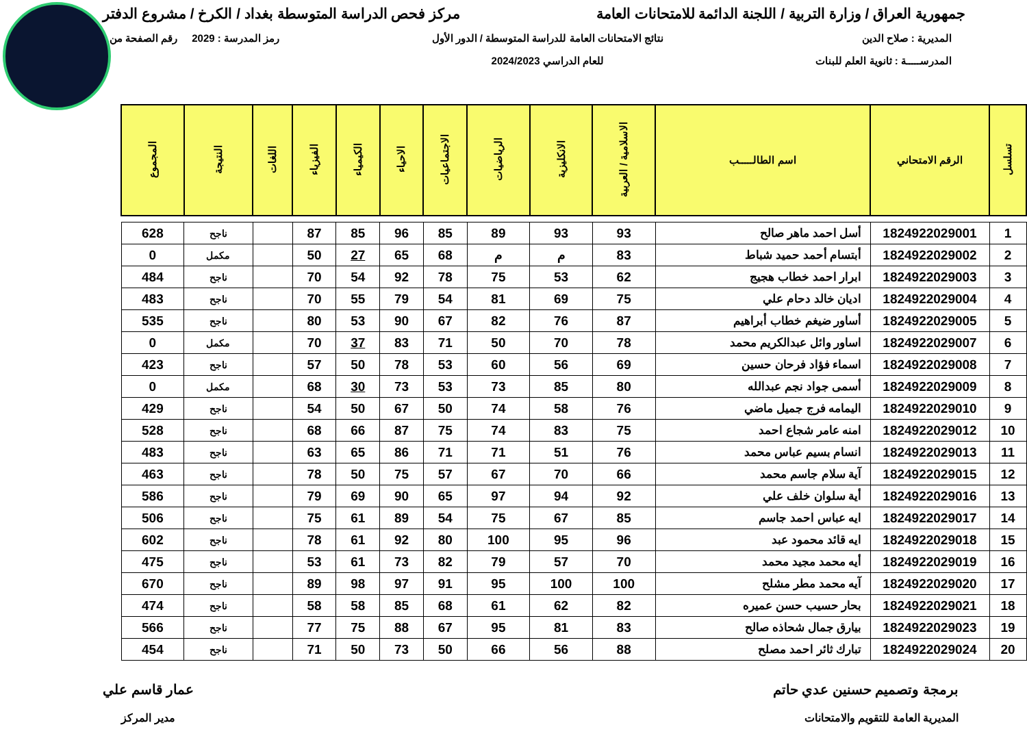جمهورية العراق / وزارة التربية / اللجنة الدائمة للامتحانات العامة مركز فحص الدراسة المتوسطة بغداد / الكرخ / مشروع الدفتر
المديرية : صلاح الدين
المدرســـــة : ثانوية العلم للبنات
نتائج الامتحانات العامة للدراسة المتوسطة / الدور الأول
للعام الدراسي 2024/2023
رمز المدرسة : 2029 رقم الصفحة من
| تسلسل | الرقم الامتحاني | اسم الطالـــــب | الاسلامية / العربية | الانكليزية | الرياضيات | الاجتماعيات | الاحياء | الكيمياء | الفيزياء | اللغات | النتيجة | المجموع |
| --- | --- | --- | --- | --- | --- | --- | --- | --- | --- | --- | --- | --- |
| 1 | 1824922029001 | أسل احمد ماهر صالح | 93 | 93 | 89 | 85 | 96 | 85 | 87 | | ناجح | 628 |
| 2 | 1824922029002 | أبتسام أحمد حميد شباط | 83 | م | م | 68 | 65 | 27 | 50 | | مكمل | 0 |
| 3 | 1824922029003 | ابرار احمد خطاب هجيج | 62 | 53 | 75 | 78 | 92 | 54 | 70 | | ناجح | 484 |
| 4 | 1824922029004 | اديان خالد دحام علي | 75 | 69 | 81 | 54 | 79 | 55 | 70 | | ناجح | 483 |
| 5 | 1824922029005 | أساور ضيغم خطاب أبراهيم | 87 | 76 | 82 | 67 | 90 | 53 | 80 | | ناجح | 535 |
| 6 | 1824922029007 | اساور وائل عبدالكريم محمد | 78 | 70 | 50 | 71 | 83 | 37 | 70 | | مكمل | 0 |
| 7 | 1824922029008 | اسماء فؤاد فرحان حسين | 69 | 56 | 60 | 53 | 78 | 50 | 57 | | ناجح | 423 |
| 8 | 1824922029009 | أسمى جواد نجم عبدالله | 80 | 85 | 73 | 53 | 73 | 30 | 68 | | مكمل | 0 |
| 9 | 1824922029010 | اليمامه فرج جميل ماضي | 76 | 58 | 74 | 50 | 67 | 50 | 54 | | ناجح | 429 |
| 10 | 1824922029012 | امنه عامر شجاع احمد | 75 | 83 | 74 | 75 | 87 | 66 | 68 | | ناجح | 528 |
| 11 | 1824922029013 | انسام بسيم عباس محمد | 76 | 51 | 71 | 71 | 86 | 65 | 63 | | ناجح | 483 |
| 12 | 1824922029015 | آية سلام جاسم محمد | 66 | 70 | 67 | 57 | 75 | 50 | 78 | | ناجح | 463 |
| 13 | 1824922029016 | أية سلوان خلف علي | 92 | 94 | 97 | 65 | 90 | 69 | 79 | | ناجح | 586 |
| 14 | 1824922029017 | ايه عباس احمد جاسم | 85 | 67 | 75 | 54 | 89 | 61 | 75 | | ناجح | 506 |
| 15 | 1824922029018 | ايه قائد محمود عبد | 96 | 95 | 100 | 80 | 92 | 61 | 78 | | ناجح | 602 |
| 16 | 1824922029019 | أيه محمد مجيد محمد | 70 | 57 | 79 | 82 | 73 | 61 | 53 | | ناجح | 475 |
| 17 | 1824922029020 | آيه محمد مطر مشلح | 100 | 100 | 95 | 91 | 97 | 98 | 89 | | ناجح | 670 |
| 18 | 1824922029021 | بحار حسيب حسن عميره | 82 | 62 | 61 | 68 | 85 | 58 | 58 | | ناجح | 474 |
| 19 | 1824922029023 | بيارق جمال شحاذه صالح | 83 | 81 | 95 | 67 | 88 | 75 | 77 | | ناجح | 566 |
| 20 | 1824922029024 | تبارك ثائر احمد مصلح | 88 | 56 | 66 | 50 | 73 | 50 | 71 | | ناجح | 454 |
برمجة وتصميم حسنين عدي حاتم
المديرية العامة للتقويم والامتحانات
عمار قاسم علي
مدير المركز